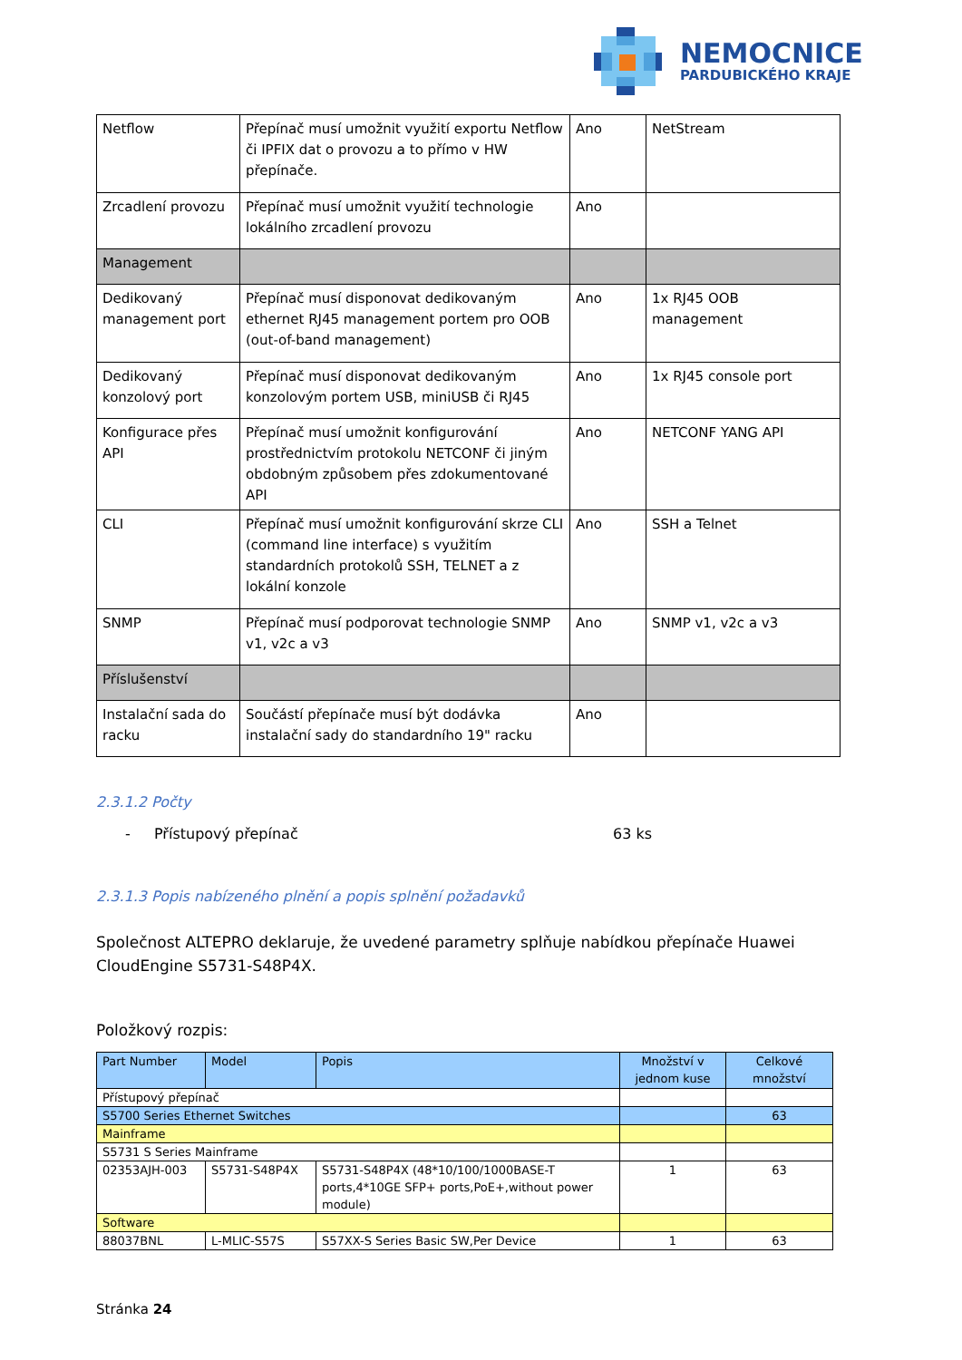NEMOCNICE
PARDUBICKÉHO KRAJE
| Netflow | Přepínač musí umožnit využití exportu Netflow či IPFIX dat o provozu a to přímo v HW přepínače. | Ano | NetStream |
| Zrcadlení provozu | Přepínač musí umožnit využití technologie lokálního zrcadlení provozu | Ano | |
| Management | | | |
| Dedikovaný management port | Přepínač musí disponovat dedikovaným ethernet RJ45 management portem pro OOB (out-of-band management) | Ano | 1x RJ45 OOB management |
| Dedikovaný konzolový port | Přepínač musí disponovat dedikovaným konzolovým portem USB, miniUSB či RJ45 | Ano | 1x RJ45 console port |
| Konfigurace přes API | Přepínač musí umožnit konfigurování prostřednictvím protokolu NETCONF či jiným obdobným způsobem přes zdokumentované API | Ano | NETCONF YANG API |
| CLI | Přepínač musí umožnit konfigurování skrze CLI (command line interface) s využitím standardních protokolů SSH, TELNET a z lokální konzole | Ano | SSH a Telnet |
| SNMP | Přepínač musí podporovat technologie SNMP v1, v2c a v3 | Ano | SNMP v1, v2c a v3 |
| Příslušenství | | | |
| Instalační sada do racku | Součástí přepínače musí být dodávka instalační sady do standardního 19" racku | Ano | |
2.3.1.2 Počty
- Přístupový přepínač 63 ks
2.3.1.3 Popis nabízeného plnění a popis splnění požadavků
Společnost ALTEPRO deklaruje, že uvedené parametry splňuje nabídkou přepínače Huawei CloudEngine S5731-S48P4X.
Položkový rozpis:
| Part Number | Model | Popis | Množství v jednom kuse | Celkové množství |
| Přístupový přepínač | | | | |
| S5700 Series Ethernet Switches | | | | 63 |
| Mainframe | | | | |
| S5731 S Series Mainframe | | | | |
| 02353AJH-003 | S5731-S48P4X | S5731-S48P4X (48*10/100/1000BASE-T ports,4*10GE SFP+ ports,PoE+,without power module) | 1 | 63 |
| Software | | | | |
| 88037BNL | L-MLIC-S57S | S57XX-S Series Basic SW,Per Device | 1 | 63 |
Stránka 24